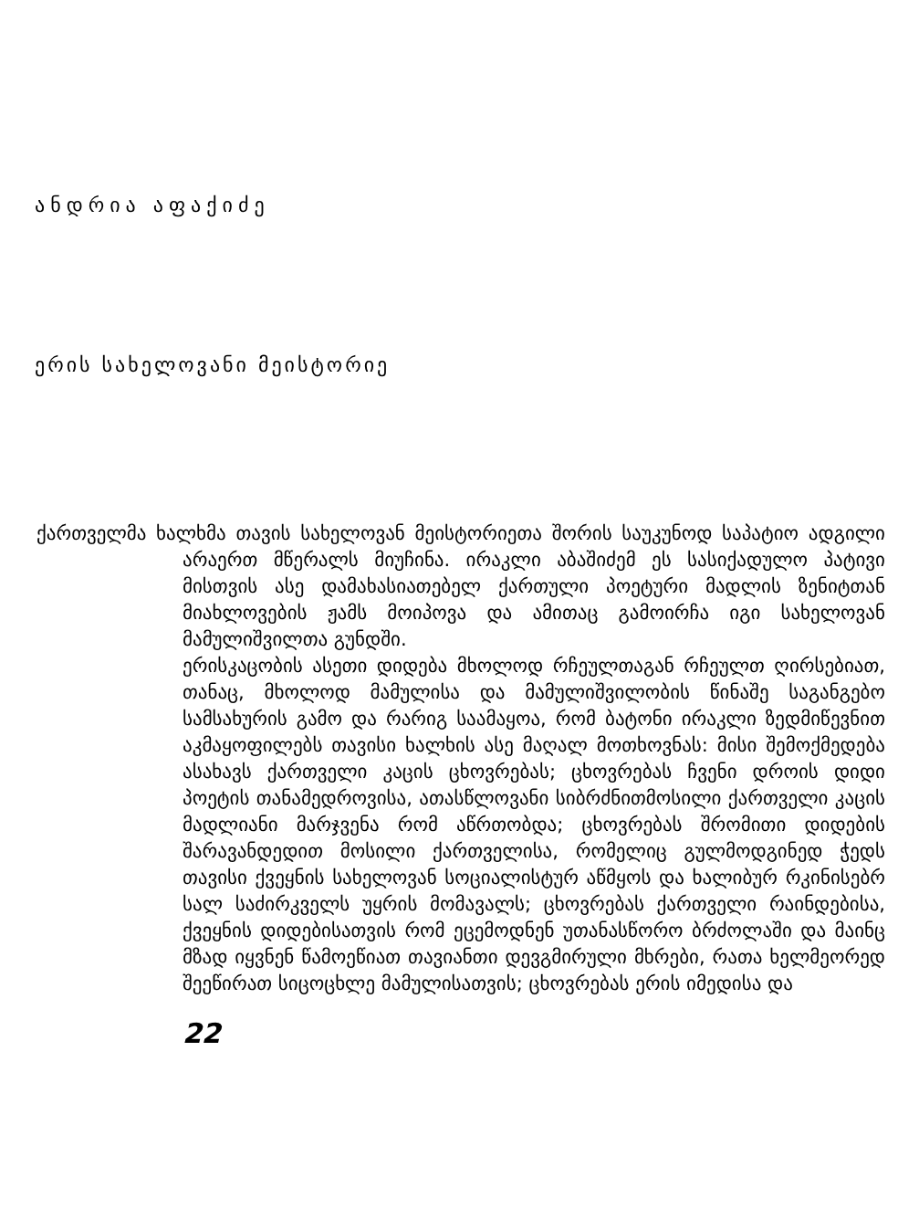ანდრია აფაქიძე
ერის სახელოვანი მეისტორიე
ქართველმა ხალხმა თავის სახელოვან მეისტორიეთა შორის საუკუნოდ საპატიო ადგილი არაერთ მწერალს მიუჩინა. ირაკლი აბაშიძემ ეს სასიქადულო პატივი მისთვის ასე დამახასიათებელ ქართული პოეტური მადლის ზენიტთან მიახლოვების ჟამს მოიპოვა და ამითაც გამოირჩა იგი სახელოვან მამულიშვილთა გუნდში.
ერისკაცობის ასეთი დიდება მხოლოდ რჩეულთაგან რჩეულთ ღირსებიათ, თანაც, მხოლოდ მამულისა და მამულიშვილობის წინაშე საგანგებო სამსახურის გამო და რარიგ საამაყოა, რომ ბატონი ირაკლი ზედმიწევნით აკმაყოფილებს თავისი ხალხის ასე მაღალ მოთხოვნას: მისი შემოქმედება ასახავს ქართველი კაცის ცხოვრებას; ცხოვრებას ჩვენი დროის დიდი პოეტის თანამედროვისა, ათასწლოვანი სიბრძნითმოსილი ქართველი კაცის მადლიანი მარჯვენა რომ აწრთობდა; ცხოვრებას შრომითი დიდების შარავანდედით მოსილი ქართველისა, რომელიც გულმოდგინედ ჭედს თავისი ქვეყნის სახელოვან სოციალისტურ აწმყოს და ხალიბურ რკინისებრ სალ საძირკველს უყრის მომავალს; ცხოვრებას ქართველი რაინდებისა, ქვეყნის დიდებისათვის რომ ეცემოდნენ უთანასწორო ბრძოლაში და მაინც მზად იყვნენ წამოეწიათ თავიანთი დევგმირული მხრები, რათა ხელმეორედ შეეწირათ სიცოცხლე მამულისათვის; ცხოვრებას ერის იმედისა და
22